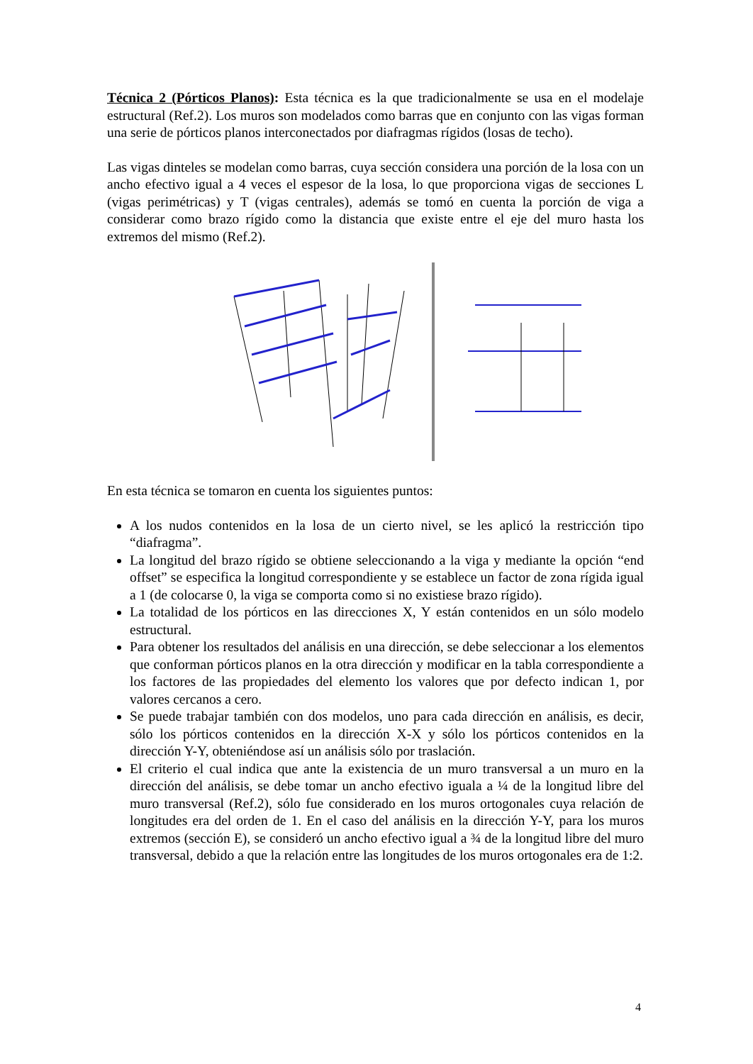Técnica 2 (Pórticos Planos): Esta técnica es la que tradicionalmente se usa en el modelaje estructural (Ref.2). Los muros son modelados como barras que en conjunto con las vigas forman una serie de pórticos planos interconectados por diafragmas rígidos (losas de techo).
Las vigas dinteles se modelan como barras, cuya sección considera una porción de la losa con un ancho efectivo igual a 4 veces el espesor de la losa, lo que proporciona vigas de secciones L (vigas perimétricas) y T (vigas centrales), además se tomó en cuenta la porción de viga a considerar como brazo rígido como la distancia que existe entre el eje del muro hasta los extremos del mismo (Ref.2).
En esta técnica se tomaron en cuenta los siguientes puntos:
A los nudos contenidos en la losa de un cierto nivel, se les aplicó la restricción tipo “diafragma”.
La longitud del brazo rígido se obtiene seleccionando a la viga y mediante la opción “end offset” se especifica la longitud correspondiente y se establece un factor de zona rígida igual a 1 (de colocarse 0, la viga se comporta como si no existiese brazo rígido).
La totalidad de los pórticos en las direcciones X, Y están contenidos en un sólo modelo estructural.
Para obtener los resultados del análisis en una dirección, se debe seleccionar a los elementos que conforman pórticos planos en la otra dirección y modificar en la tabla correspondiente a los factores de las propiedades del elemento los valores que por defecto indican 1, por valores cercanos a cero.
Se puede trabajar también con dos modelos, uno para cada dirección en análisis, es decir, sólo los pórticos contenidos en la dirección X-X y sólo los pórticos contenidos en la dirección Y-Y, obteniéndose así un análisis sólo por traslación.
El criterio el cual indica que ante la existencia de un muro transversal a un muro en la dirección del análisis, se debe tomar un ancho efectivo iguala a ¼ de la longitud libre del muro transversal (Ref.2), sólo fue considerado en los muros ortogonales cuya relación de longitudes era del orden de 1. En el caso del análisis en la dirección Y-Y, para los muros extremos (sección E), se consideró un ancho efectivo igual a ¾ de la longitud libre del muro transversal, debido a que la relación entre las longitudes de los muros ortogonales era de 1:2.
4